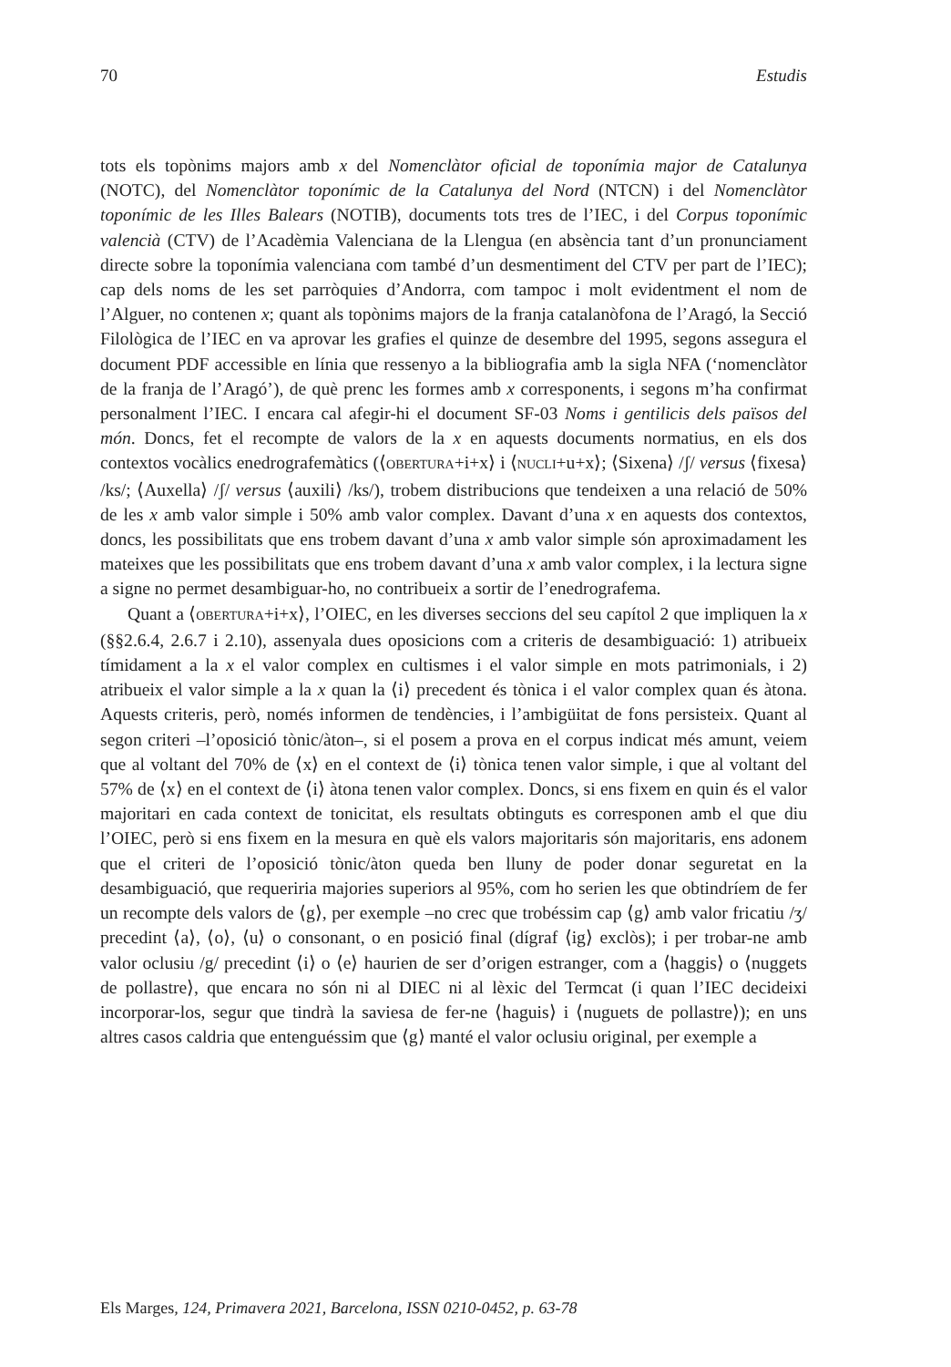70 Estudis
tots els topònims majors amb x del Nomenclàtor oficial de toponímia major de Catalunya (NOTC), del Nomenclàtor toponímic de la Catalunya del Nord (NTCN) i del Nomenclàtor toponímic de les Illes Balears (NOTIB), documents tots tres de l’IEC, i del Corpus toponímic valencià (CTV) de l’Acadèmia Valenciana de la Llengua (en absència tant d’un pronunciament directe sobre la toponímia valenciana com també d’un desmentiment del CTV per part de l’IEC); cap dels noms de les set parròquies d’Andorra, com tampoc i molt evidentment el nom de l’Alguer, no contenen x; quant als topònims majors de la franja catalanòfona de l’Aragó, la Secció Filològica de l’IEC en va aprovar les grafies el quinze de desembre del 1995, segons assegura el document PDF accessible en línia que ressenyo a la bibliografia amb la sigla NFA (‘nomenclàtor de la franja de l’Aragó’), de què prenc les formes amb x corresponents, i segons m’ha confirmat personalment l’IEC. I encara cal afegir-hi el document SF-03 Noms i gentilicis dels països del món. Doncs, fet el recompte de valors de la x en aquests documents normatius, en els dos contextos vocàlics enedrografemàtics (⟨OBERTURA+i+x⟩ i ⟨NUCLI+u+x⟩; ⟨Sixena⟩ /ʃ/ versus ⟨fixesa⟩ /ks/; ⟨Auxella⟩ /ʃ/ versus ⟨auxili⟩ /ks/), trobem distribucions que tendeixen a una relació de 50% de les x amb valor simple i 50% amb valor complex. Davant d’una x en aquests dos contextos, doncs, les possibilitats que ens trobem davant d’una x amb valor simple són aproximadament les mateixes que les possibilitats que ens trobem davant d’una x amb valor complex, i la lectura signe a signe no permet desambiguar-ho, no contribueix a sortir de l’enedrografema.
Quant a ⟨OBERTURA+i+x⟩, l’OIEC, en les diverses seccions del seu capítol 2 que impliquen la x (§§2.6.4, 2.6.7 i 2.10), assenyala dues oposicions com a criteris de desambiguació: 1) atribueix tímidament a la x el valor complex en cultismes i el valor simple en mots patrimonials, i 2) atribueix el valor simple a la x quan la ⟨i⟩ precedent és tònica i el valor complex quan és àtona. Aquests criteris, però, només informen de tendències, i l’ambigüitat de fons persisteix. Quant al segon criteri –l’oposició tònic/àton–, si el posem a prova en el corpus indicat més amunt, veiem que al voltant del 70% de ⟨x⟩ en el context de ⟨i⟩ tònica tenen valor simple, i que al voltant del 57% de ⟨x⟩ en el context de ⟨i⟩ àtona tenen valor complex. Doncs, si ens fixem en quin és el valor majoritari en cada context de tonicitat, els resultats obtinguts es corresponen amb el que diu l’OIEC, però si ens fixem en la mesura en què els valors majoritaris són majoritaris, ens adonem que el criteri de l’oposició tònic/àton queda ben lluny de poder donar seguretat en la desambiguació, que requeriria majories superiors al 95%, com ho serien les que obtindríem de fer un recompte dels valors de ⟨g⟩, per exemple –no crec que trobéssim cap ⟨g⟩ amb valor fricatiu /ʒ/ precedint ⟨a⟩, ⟨o⟩, ⟨u⟩ o consonant, o en posició final (dígraf ⟨ig⟩ exclòs); i per trobar-ne amb valor oclusiu /g/ precedint ⟨i⟩ o ⟨e⟩ haurien de ser d’origen estranger, com a ⟨haggis⟩ o ⟨nuggets de pollastre⟩, que encara no són ni al DIEC ni al lèxic del Termcat (i quan l’IEC decideixi incorporar-los, segur que tindrà la saviesa de fer-ne ⟨haguis⟩ i ⟨nuguets de pollastre⟩); en uns altres casos caldria que entenguéssim que ⟨g⟩ manté el valor oclusiu original, per exemple a
Els Marges, 124, Primavera 2021, Barcelona, ISSN 0210-0452, p. 63-78